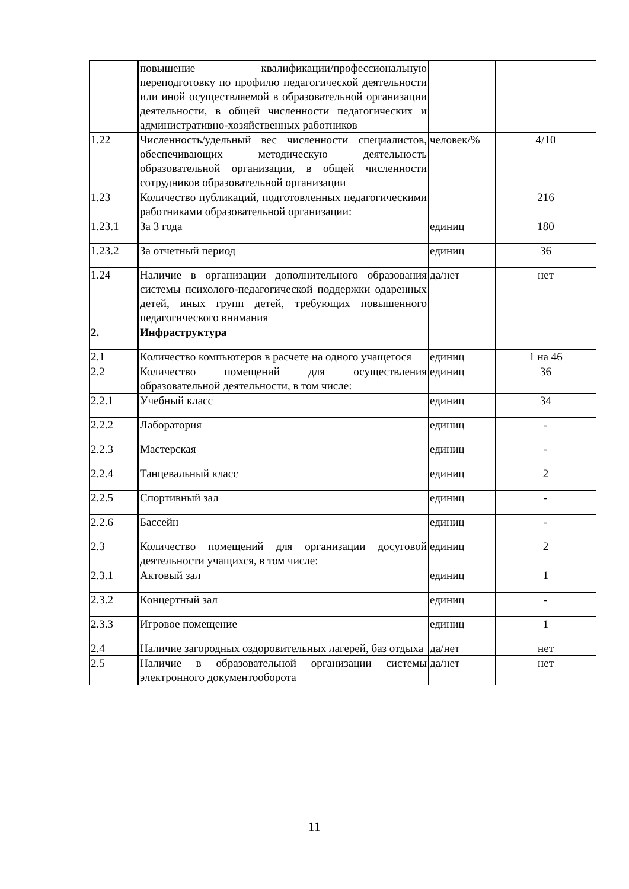| | повышение квалификации/профессиональную переподготовку по профилю педагогической деятельности или иной осуществляемой в образовательной организации деятельности, в общей численности педагогических и административно-хозяйственных работников | | |
| 1.22 | Численность/удельный вес численности специалистов, обеспечивающих методическую деятельность образовательной организации, в общей численности сотрудников образовательной организации | человек/% | 4/10 |
| 1.23 | Количество публикаций, подготовленных педагогическими работниками образовательной организации: | | 216 |
| 1.23.1 | За 3 года | единиц | 180 |
| 1.23.2 | За отчетный период | единиц | 36 |
| 1.24 | Наличие в организации дополнительного образования системы психолого-педагогической поддержки одаренных детей, иных групп детей, требующих повышенного педагогического внимания | да/нет | нет |
| 2. | Инфраструктура | | |
| 2.1 | Количество компьютеров в расчете на одного учащегося | единиц | 1 на 46 |
| 2.2 | Количество помещений для осуществления образовательной деятельности, в том числе: | единиц | 36 |
| 2.2.1 | Учебный класс | единиц | 34 |
| 2.2.2 | Лаборатория | единиц | - |
| 2.2.3 | Мастерская | единиц | - |
| 2.2.4 | Танцевальный класс | единиц | 2 |
| 2.2.5 | Спортивный зал | единиц | - |
| 2.2.6 | Бассейн | единиц | - |
| 2.3 | Количество помещений для организации досуговой деятельности учащихся, в том числе: | единиц | 2 |
| 2.3.1 | Актовый зал | единиц | 1 |
| 2.3.2 | Концертный зал | единиц | - |
| 2.3.3 | Игровое помещение | единиц | 1 |
| 2.4 | Наличие загородных оздоровительных лагерей, баз отдыха | да/нет | нет |
| 2.5 | Наличие в образовательной организации системы электронного документооборота | да/нет | нет |
11